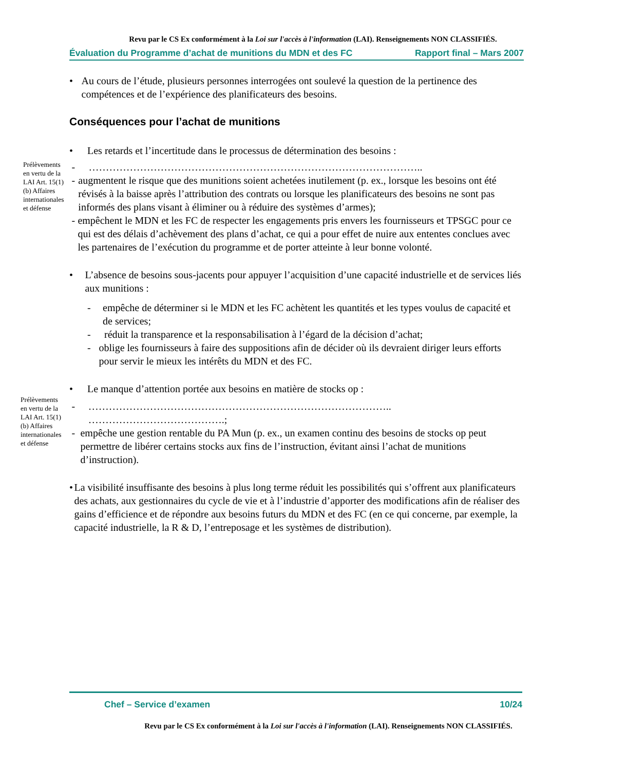Revu par le CS Ex conformément à la Loi sur l'accès à l'information (LAI). Renseignements NON CLASSIFIÉS.
Évaluation du Programme d’achat de munitions du MDN et des FC Rapport final – Mars 2007
• Au cours de l’étude, plusieurs personnes interrogées ont soulevé la question de la pertinence des compétences et de l’expérience des planificateurs des besoins.
Conséquences pour l’achat de munitions
• Les retards et l’incertitude dans le processus de détermination des besoins :
Prélèvements en vertu de la LAI Art. 15(1)(b) Affaires internationales et défense
- ……………………………………………………………………………………..
- augmentent le risque que des munitions soient achetées inutilement (p. ex., lorsque les besoins ont été révisés à la baisse après l’attribution des contrats ou lorsque les planificateurs des besoins ne sont pas informés des plans visant à éliminer ou à réduire des systèmes d’armes);
- empêchent le MDN et les FC de respecter les engagements pris envers les fournisseurs et TPSGC pour ce qui est des délais d’achèvement des plans d’achat, ce qui a pour effet de nuire aux ententes conclues avec les partenaires de l’exécution du programme et de porter atteinte à leur bonne volonté.
• L’absence de besoins sous-jacents pour appuyer l’acquisition d’une capacité industrielle et de services liés aux munitions :
- empêche de déterminer si le MDN et les FC achètent les quantités et les types voulus de capacité et de services;
- réduit la transparence et la responsabilisation à l’égard de la décision d’achat;
- oblige les fournisseurs à faire des suppositions afin de décider où ils devraient diriger leurs efforts pour servir le mieux les intérêts du MDN et des FC.
• Le manque d’attention portée aux besoins en matière de stocks op :
Prélèvements en vertu de la LAI Art. 15(1)(b) Affaires internationales et défense
- …………………………………………………………………………….. ………………………………….;
- empêche une gestion rentable du PA Mun (p. ex., un examen continu des besoins de stocks op peut permettre de libérer certains stocks aux fins de l’instruction, évitant ainsi l’achat de munitions d’instruction).
• La visibilité insuffisante des besoins à plus long terme réduit les possibilités qui s’offrent aux planificateurs des achats, aux gestionnaires du cycle de vie et à l’industrie d’apporter des modifications afin de réaliser des gains d’efficience et de répondre aux besoins futurs du MDN et des FC (en ce qui concerne, par exemple, la capacité industrielle, la R & D, l’entreposage et les systèmes de distribution).
Chef – Service d’examen 10/24
Revu par le CS Ex conformément à la Loi sur l'accès à l'information (LAI). Renseignements NON CLASSIFIÉS.